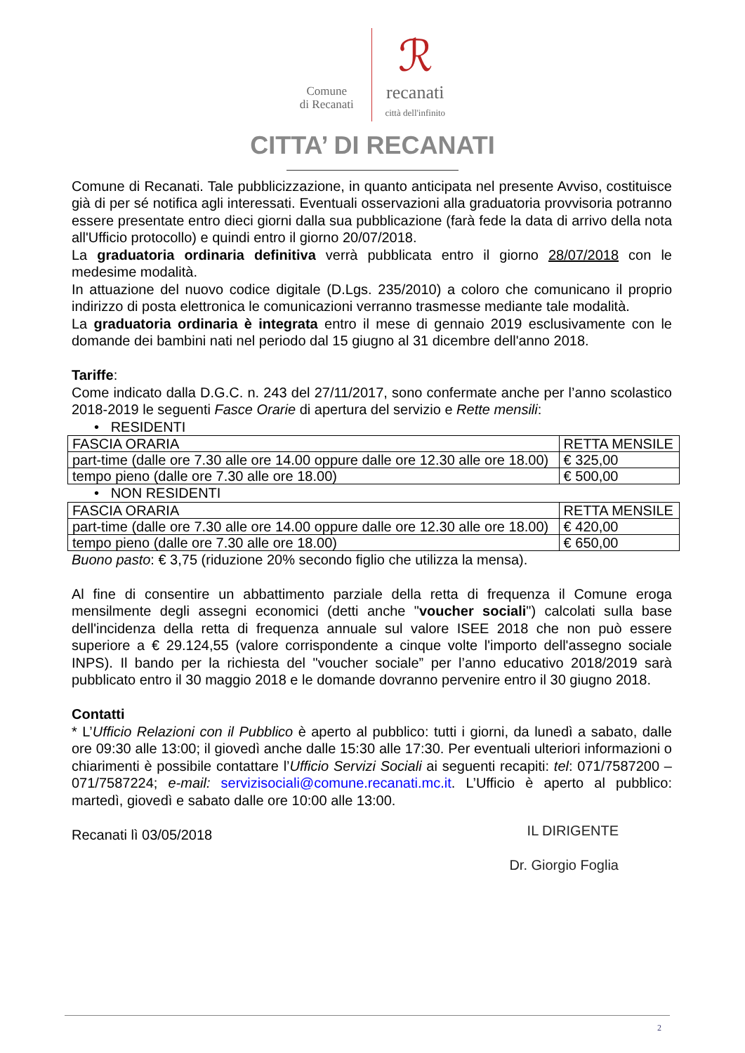Comune
di Recanati ℛ
recanati
città dell'infinito
CITTA’ DI RECANATI
Comune di Recanati. Tale pubblicizzazione, in quanto anticipata nel presente Avviso, costituisce già di per sé notifica agli interessati. Eventuali osservazioni alla graduatoria provvisoria potranno essere presentate entro dieci giorni dalla sua pubblicazione (farà fede la data di arrivo della nota all'Ufficio protocollo) e quindi entro il giorno 20/07/2018.
La graduatoria ordinaria definitiva verrà pubblicata entro il giorno 28/07/2018 con le medesime modalità.
In attuazione del nuovo codice digitale (D.Lgs. 235/2010) a coloro che comunicano il proprio indirizzo di posta elettronica le comunicazioni verranno trasmesse mediante tale modalità.
La graduatoria ordinaria è integrata entro il mese di gennaio 2019 esclusivamente con le domande dei bambini nati nel periodo dal 15 giugno al 31 dicembre dell'anno 2018.
Tariffe:
Come indicato dalla D.G.C. n. 243 del 27/11/2017, sono confermate anche per l’anno scolastico 2018-2019 le seguenti Fasce Orarie di apertura del servizio e Rette mensili:
• RESIDENTI
| FASCIA ORARIA | RETTA MENSILE |
| part-time (dalle ore 7.30 alle ore 14.00 oppure dalle ore 12.30 alle ore 18.00) | € 325,00 |
| tempo pieno (dalle ore 7.30 alle ore 18.00) | € 500,00 |
• NON RESIDENTI
| FASCIA ORARIA | RETTA MENSILE |
| part-time (dalle ore 7.30 alle ore 14.00 oppure dalle ore 12.30 alle ore 18.00) | € 420,00 |
| tempo pieno (dalle ore 7.30 alle ore 18.00) | € 650,00 |
Buono pasto: € 3,75 (riduzione 20% secondo figlio che utilizza la mensa).
Al fine di consentire un abbattimento parziale della retta di frequenza il Comune eroga mensilmente degli assegni economici (detti anche "voucher sociali") calcolati sulla base dell'incidenza della retta di frequenza annuale sul valore ISEE 2018 che non può essere superiore a € 29.124,55 (valore corrispondente a cinque volte l'importo dell'assegno sociale INPS). Il bando per la richiesta del "voucher sociale” per l’anno educativo 2018/2019 sarà pubblicato entro il 30 maggio 2018 e le domande dovranno pervenire entro il 30 giugno 2018.
Contatti
* L’Ufficio Relazioni con il Pubblico è aperto al pubblico: tutti i giorni, da lunedì a sabato, dalle ore 09:30 alle 13:00; il giovedì anche dalle 15:30 alle 17:30. Per eventuali ulteriori informazioni o chiarimenti è possibile contattare l’Ufficio Servizi Sociali ai seguenti recapiti: tel: 071/7587200 – 071/7587224; e-mail: servizisociali@comune.recanati.mc.it. L’Ufficio è aperto al pubblico: martedì, giovedì e sabato dalle ore 10:00 alle 13:00.
Recanati lì 03/05/2018
IL DIRIGENTE
Dr. Giorgio Foglia
2